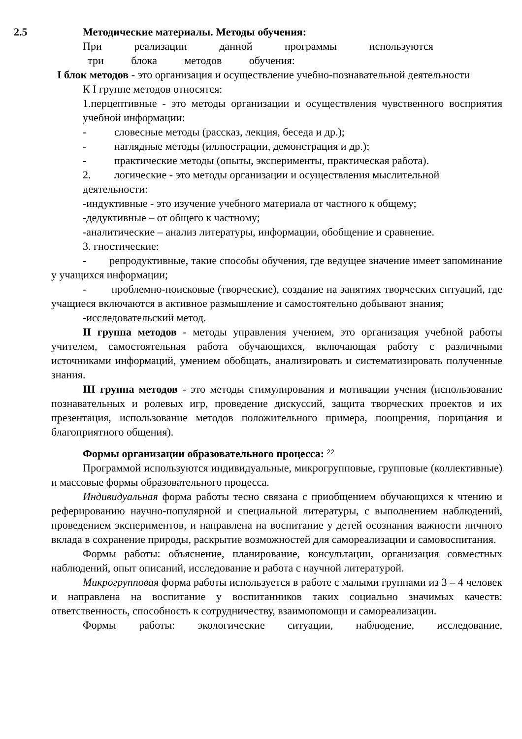2.5 Методические материалы. Методы обучения:
При реализации данной программы используются
три блока методов обучения:
I блок методов - это организация и осуществление учебно-познавательной деятельности
К I группе методов относятся:
1.перцептивные - это методы организации и осуществления чувственного восприятия учебной информации:
- словесные методы (рассказ, лекция, беседа и др.);
- наглядные методы (иллюстрации, демонстрация и др.);
- практические методы (опыты, эксперименты, практическая работа).
2. логические - это методы организации и осуществления мыслительной
деятельности:
-индуктивные - это изучение учебного материала от частного к общему;
-дедуктивные – от общего к частному;
-аналитические – анализ литературы, информации, обобщение и сравнение.
3. гностические:
- репродуктивные, такие способы обучения, где ведущее значение имеет запоминание у учащихся информации;
- проблемно-поисковые (творческие), создание на занятиях творческих ситуаций, где учащиеся включаются в активное размышление и самостоятельно добывают знания;
-исследовательский метод.
II группа методов - методы управления учением, это организация учебной работы учителем, самостоятельная работа обучающихся, включающая работу с различными источниками информаций, умением обобщать, анализировать и систематизировать полученные знания.
III группа методов - это методы стимулирования и мотивации учения (использование познавательных и ролевых игр, проведение дискуссий, защита творческих проектов и их презентация, использование методов положительного примера, поощрения, порицания и благоприятного общения).
Формы организации образовательного процесса: 22
Программой используются индивидуальные, микрогрупповые, групповые (коллективные) и массовые формы образовательного процесса.
Индивидуальная форма работы тесно связана с приобщением обучающихся к чтению и реферированию научно-популярной и специальной литературы, с выполнением наблюдений, проведением экспериментов, и направлена на воспитание у детей осознания важности личного вклада в сохранение природы, раскрытие возможностей для самореализации и самовоспитания.
Формы работы: объяснение, планирование, консультации, организация совместных наблюдений, опыт описаний, исследование и работа с научной литературой.
Микрогрупповая форма работы используется в работе с малыми группами из 3 – 4 человек и направлена на воспитание у воспитанников таких социально значимых качеств: ответственность, способность к сотрудничеству, взаимопомощи и самореализации.
Формы работы: экологические ситуации, наблюдение, исследование,